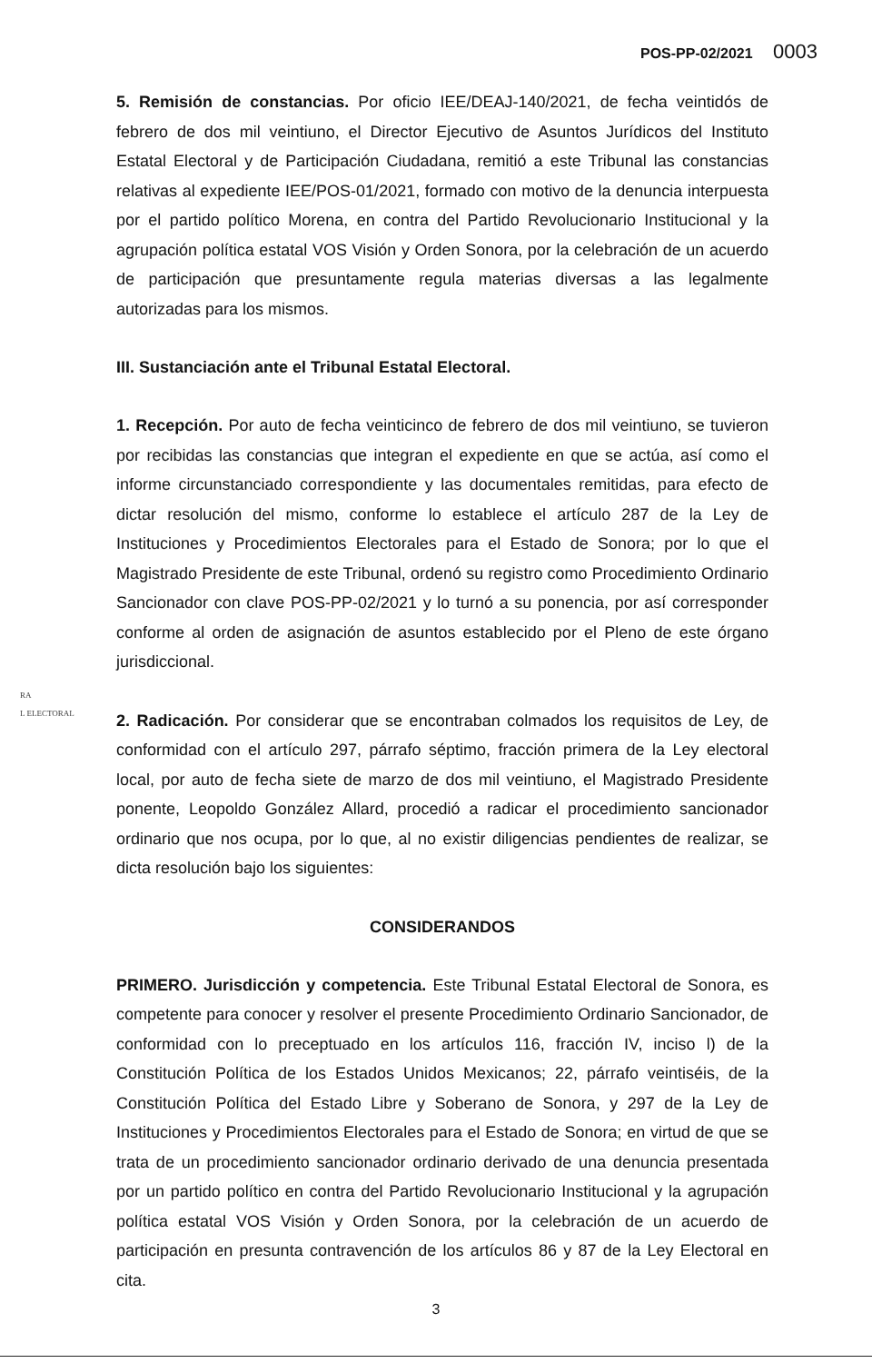POS-PP-02/2021 0003
5. Remisión de constancias. Por oficio IEE/DEAJ-140/2021, de fecha veintidós de febrero de dos mil veintiuno, el Director Ejecutivo de Asuntos Jurídicos del Instituto Estatal Electoral y de Participación Ciudadana, remitió a este Tribunal las constancias relativas al expediente IEE/POS-01/2021, formado con motivo de la denuncia interpuesta por el partido político Morena, en contra del Partido Revolucionario Institucional y la agrupación política estatal VOS Visión y Orden Sonora, por la celebración de un acuerdo de participación que presuntamente regula materias diversas a las legalmente autorizadas para los mismos.
III. Sustanciación ante el Tribunal Estatal Electoral.
1. Recepción. Por auto de fecha veinticinco de febrero de dos mil veintiuno, se tuvieron por recibidas las constancias que integran el expediente en que se actúa, así como el informe circunstanciado correspondiente y las documentales remitidas, para efecto de dictar resolución del mismo, conforme lo establece el artículo 287 de la Ley de Instituciones y Procedimientos Electorales para el Estado de Sonora; por lo que el Magistrado Presidente de este Tribunal, ordenó su registro como Procedimiento Ordinario Sancionador con clave POS-PP-02/2021 y lo turnó a su ponencia, por así corresponder conforme al orden de asignación de asuntos establecido por el Pleno de este órgano jurisdiccional.
2. Radicación. Por considerar que se encontraban colmados los requisitos de Ley, de conformidad con el artículo 297, párrafo séptimo, fracción primera de la Ley electoral local, por auto de fecha siete de marzo de dos mil veintiuno, el Magistrado Presidente ponente, Leopoldo González Allard, procedió a radicar el procedimiento sancionador ordinario que nos ocupa, por lo que, al no existir diligencias pendientes de realizar, se dicta resolución bajo los siguientes:
CONSIDERANDOS
PRIMERO. Jurisdicción y competencia. Este Tribunal Estatal Electoral de Sonora, es competente para conocer y resolver el presente Procedimiento Ordinario Sancionador, de conformidad con lo preceptuado en los artículos 116, fracción IV, inciso l) de la Constitución Política de los Estados Unidos Mexicanos; 22, párrafo veintiséis, de la Constitución Política del Estado Libre y Soberano de Sonora, y 297 de la Ley de Instituciones y Procedimientos Electorales para el Estado de Sonora; en virtud de que se trata de un procedimiento sancionador ordinario derivado de una denuncia presentada por un partido político en contra del Partido Revolucionario Institucional y la agrupación política estatal VOS Visión y Orden Sonora, por la celebración de un acuerdo de participación en presunta contravención de los artículos 86 y 87 de la Ley Electoral en cita.
RA
L ELECTORAL
3